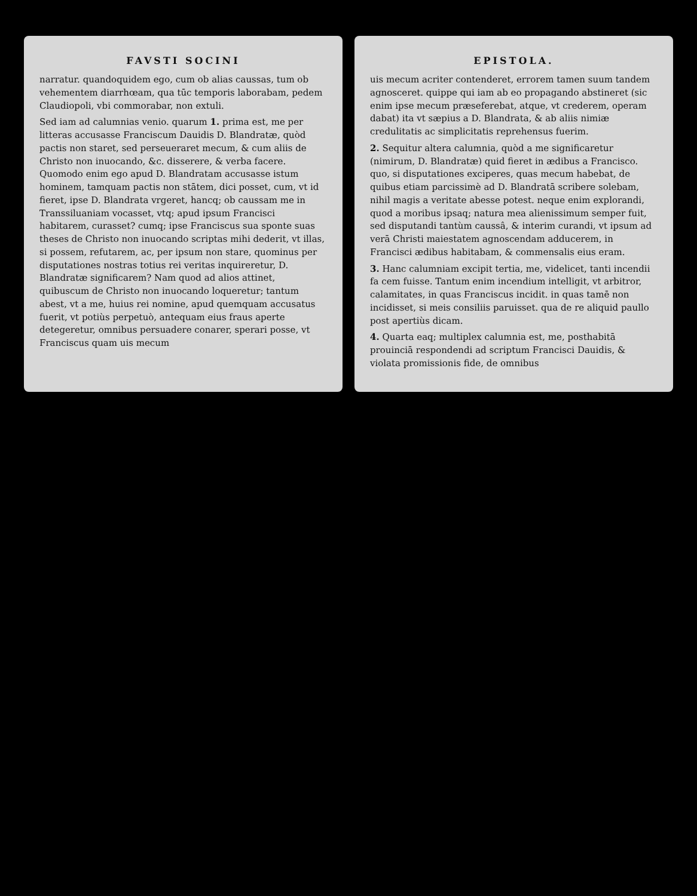FAVSTI SOCINI
narratur. quandoquidem ego, cum ob alias caussas, tum ob vehementem diarrhœam, qua tūc temporis laborabam, pedem Claudiopoli, vbi commorabar, non extuli.
Sed iam ad calumnias venio. quarum 1. prima est, me per litteras accusasse Franciscum Dauidis D. Blandratæ, quòd pactis non staret, sed perseueraret mecum, & cum aliis de Christo non inuocando, &c. disserere, & verba facere. Quomodo enim ego apud D. Blandratam accusasse istum hominem, tamquam pactis non stātem, dici posset, cum, vt id fieret, ipse D. Blandrata vrgeret, hancq; ob caussam me in Transsiluaniam vocasset, vtq; apud ipsum Francisci habitarem, curasset? cumq; ipse Franciscus sua sponte suas theses de Christo non inuocando scriptas mihi dederit, vt illas, si possem, refutarem, ac, per ipsum non stare, quominus per disputationes nostras totius rei veritas inquireretur, D. Blandratæ significarem? Nam quod ad alios attinet, quibuscum de Christo non inuocando loqueretur; tantum abest, vt a me, huius rei nomine, apud quemquam accusatus fuerit, vt potiùs perpetuò, antequam eius fraus aperte detegeretur, omnibus persuadere conarer, sperari posse, vt Franciscus quam uis mecum
EPISTOLA.
uis mecum acriter contenderet, errorem tamen suum tandem agnosceret. quippe qui iam ab eo propagando abstineret (sic enim ipse mecum præseferebat, atque, vt crederem, operam dabat) ita vt sæpius a D. Blandrata, & ab aliis nimiæ credulitatis ac simplicitatis reprehensus fuerim.
2. Sequitur altera calumnia, quòd a me significaretur (nimirum, D. Blandratæ) quid fieret in ædibus a Francisco. quo, si disputationes exciperes, quas mecum habebat, de quibus etiam parcissimè ad D. Blandratā scribere solebam, nihil magis a veritate abesse potest. neque enim explorandi, quod a moribus ipsaq; natura mea alienissimum semper fuit, sed disputandi tantùm caussâ, & interim curandi, vt ipsum ad verā Christi maiestatem agnoscendam adducerem, in Francisci ædibus habitabam, & commensalis eius eram.
3. Hanc calumniam excipit tertia, me, videlicet, tanti incendii fa cem fuisse. Tantum enim incendium intelligit, vt arbitror, calamitates, in quas Franciscus incidit. in quas tamē non incidisset, si meis consiliis paruisset. qua de re aliquid paullo post apertiùs dicam.
4. Quarta eaq; multiplex calumnia est, me, posthabitā prouinciā respondendi ad scriptum Francisci Dauidis, & violata promissionis fide, de omnibus